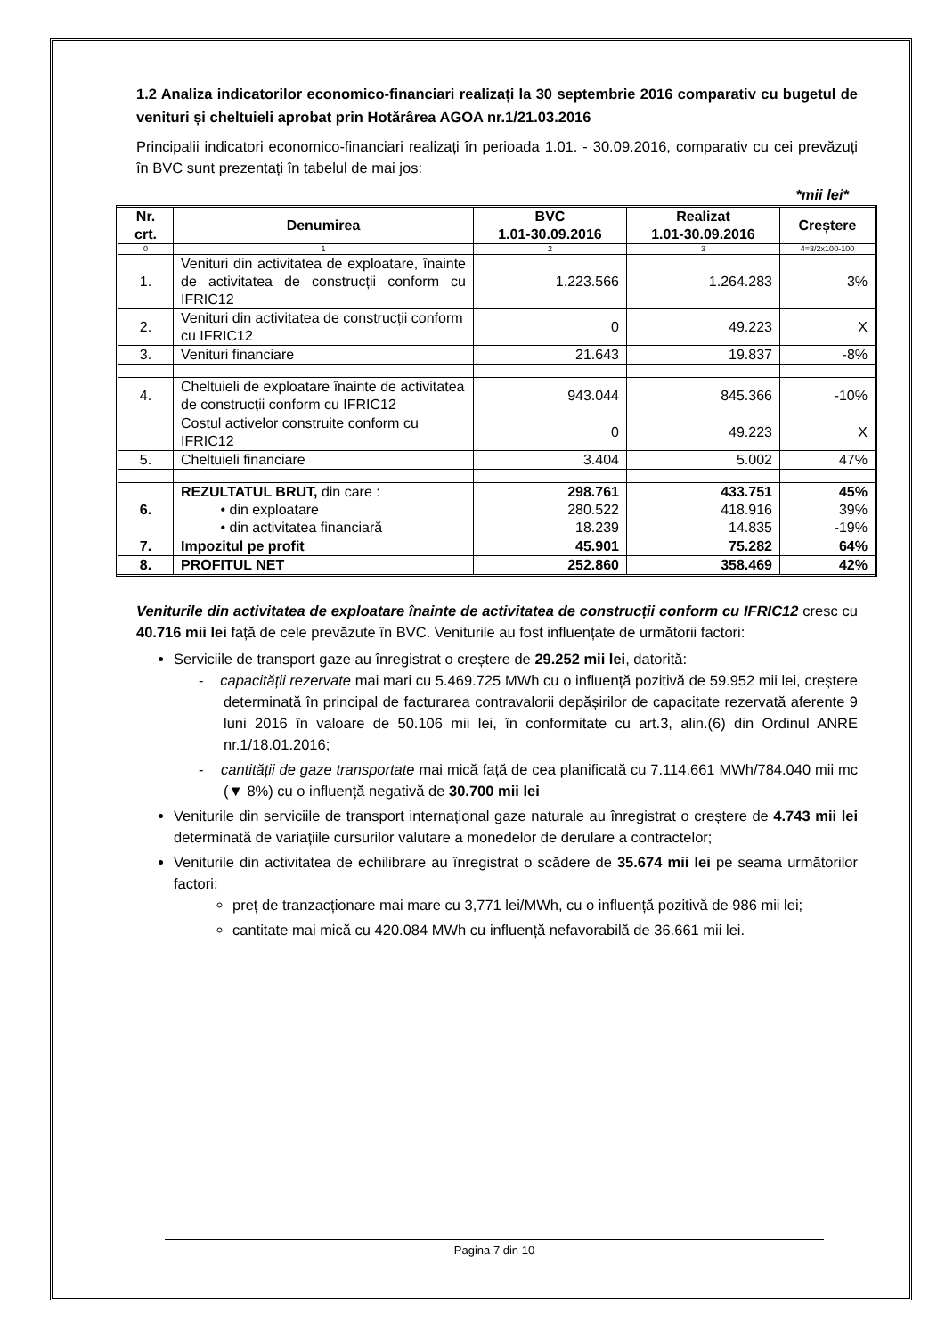1.2 Analiza indicatorilor economico-financiari realizați la 30 septembrie 2016 comparativ cu bugetul de venituri și cheltuieli aprobat prin Hotărârea AGOA nr.1/21.03.2016
Principalii indicatori economico-financiari realizați în perioada 1.01. - 30.09.2016, comparativ cu cei prevăzuți în BVC sunt prezentați în tabelul de mai jos:
*mii lei*
| Nr. crt. | Denumirea | BVC 1.01-30.09.2016 | Realizat 1.01-30.09.2016 | Creștere |
| --- | --- | --- | --- | --- |
| 0 | 1 | 2 | 3 | 4=3/2x100-100 |
| 1. | Venituri din activitatea de exploatare, înainte de activitatea de construcții conform cu IFRIC12 | 1.223.566 | 1.264.283 | 3% |
| 2. | Venituri din activitatea de construcții conform cu IFRIC12 | 0 | 49.223 | X |
| 3. | Venituri financiare | 21.643 | 19.837 | -8% |
| 4. | Cheltuieli de exploatare înainte de activitatea de construcții conform cu IFRIC12 | 943.044 | 845.366 | -10% |
| | Costul activelor construite conform cu IFRIC12 | 0 | 49.223 | X |
| 5. | Cheltuieli financiare | 3.404 | 5.002 | 47% |
| 6. | REZULTATUL BRUT, din care : • din exploatare • din activitatea financiară | 298.761 280.522 18.239 | 433.751 418.916 14.835 | 45% 39% -19% |
| 7. | Impozitul pe profit | 45.901 | 75.282 | 64% |
| 8. | PROFITUL NET | 252.860 | 358.469 | 42% |
Veniturile din activitatea de exploatare înainte de activitatea de construcții conform cu IFRIC12 cresc cu 40.716 mii lei față de cele prevăzute în BVC. Veniturile au fost influențate de următorii factori:
Serviciile de transport gaze au înregistrat o creștere de 29.252 mii lei, datorită:
- capacității rezervate mai mari cu 5.469.725 MWh cu o influență pozitivă de 59.952 mii lei, creștere determinată în principal de facturarea contravalorii depășirilor de capacitate rezervată aferente 9 luni 2016 în valoare de 50.106 mii lei, în conformitate cu art.3, alin.(6) din Ordinul ANRE nr.1/18.01.2016;
- cantității de gaze transportate mai mică față de cea planificată cu 7.114.661 MWh/784.040 mii mc (▼ 8%) cu o influență negativă de 30.700 mii lei
Veniturile din serviciile de transport internațional gaze naturale au înregistrat o creștere de 4.743 mii lei determinată de variațiile cursurilor valutare a monedelor de derulare a contractelor;
Veniturile din activitatea de echilibrare au înregistrat o scădere de 35.674 mii lei pe seama următorilor factori:
preț de tranzacționare mai mare cu 3,771 lei/MWh, cu o influență pozitivă de 986 mii lei;
cantitate mai mică cu 420.084 MWh cu influență nefavorabilă de 36.661 mii lei.
Pagina 7 din 10